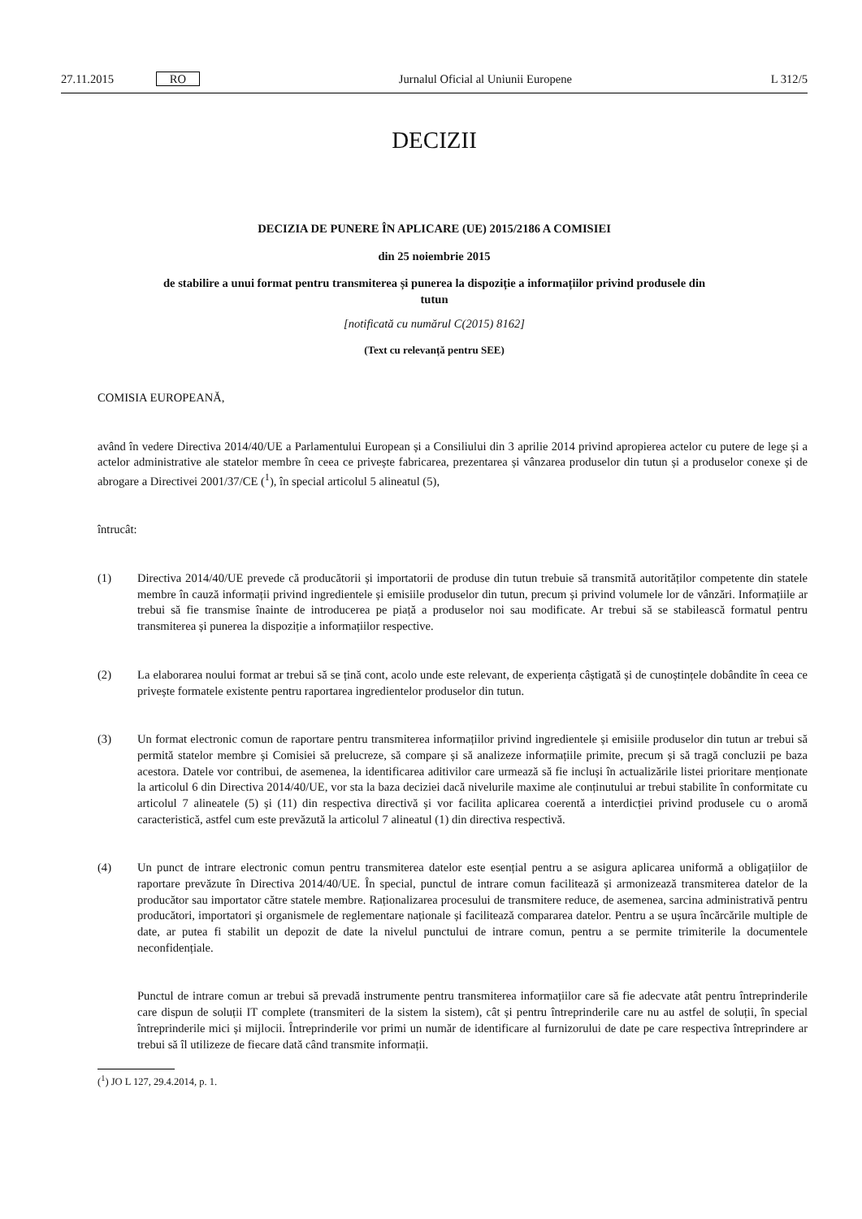27.11.2015 RO Jurnalul Oficial al Uniunii Europene L 312/5
DECIZII
DECIZIA DE PUNERE ÎN APLICARE (UE) 2015/2186 A COMISIEI
din 25 noiembrie 2015
de stabilire a unui format pentru transmiterea și punerea la dispoziție a informațiilor privind produsele din tutun
[notificată cu numărul C(2015) 8162]
(Text cu relevanță pentru SEE)
COMISIA EUROPEANĂ,
având în vedere Directiva 2014/40/UE a Parlamentului European și a Consiliului din 3 aprilie 2014 privind apropierea actelor cu putere de lege și a actelor administrative ale statelor membre în ceea ce privește fabricarea, prezentarea și vânzarea produselor din tutun și a produselor conexe și de abrogare a Directivei 2001/37/CE (<sup>1</sup>), în special articolul 5 alineatul (5),
întrucât:
(1) Directiva 2014/40/UE prevede că producătorii și importatorii de produse din tutun trebuie să transmită autorităților competente din statele membre în cauză informații privind ingredientele și emisiile produselor din tutun, precum și privind volumele lor de vânzări. Informațiile ar trebui să fie transmise înainte de introducerea pe piață a produselor noi sau modificate. Ar trebui să se stabilească formatul pentru transmiterea și punerea la dispoziție a informațiilor respective.
(2) La elaborarea noului format ar trebui să se țină cont, acolo unde este relevant, de experiența câștigată și de cunoștințele dobândite în ceea ce privește formatele existente pentru raportarea ingredientelor produselor din tutun.
(3) Un format electronic comun de raportare pentru transmiterea informațiilor privind ingredientele și emisiile produselor din tutun ar trebui să permită statelor membre și Comisiei să prelucreze, să compare și să analizeze informațiile primite, precum și să tragă concluzii pe baza acestora. Datele vor contribui, de asemenea, la identificarea aditivilor care urmează să fie incluși în actualizările listei prioritare menționate la articolul 6 din Directiva 2014/40/UE, vor sta la baza deciziei dacă nivelurile maxime ale conținutului ar trebui stabilite în conformitate cu articolul 7 alineatele (5) și (11) din respectiva directivă și vor facilita aplicarea coerentă a interdicției privind produsele cu o aromă caracteristică, astfel cum este prevăzută la articolul 7 alineatul (1) din directiva respectivă.
(4) Un punct de intrare electronic comun pentru transmiterea datelor este esențial pentru a se asigura aplicarea uniformă a obligațiilor de raportare prevăzute în Directiva 2014/40/UE. În special, punctul de intrare comun facilitează și armonizează transmiterea datelor de la producător sau importator către statele membre. Raționalizarea procesului de transmitere reduce, de asemenea, sarcina administrativă pentru producători, importatori și organismele de reglementare naționale și facilitează compararea datelor. Pentru a se ușura încărcările multiple de date, ar putea fi stabilit un depozit de date la nivelul punctului de intrare comun, pentru a se permite trimiterile la documentele neconfidențiale.
Punctul de intrare comun ar trebui să prevadă instrumente pentru transmiterea informațiilor care să fie adecvate atât pentru întreprinderile care dispun de soluții IT complete (transmiteri de la sistem la sistem), cât și pentru întreprinderile care nu au astfel de soluții, în special întreprinderile mici și mijlocii. Întreprinderile vor primi un număr de identificare al furnizorului de date pe care respectiva întreprindere ar trebui să îl utilizeze de fiecare dată când transmite informații.
(<sup>1</sup>) JO L 127, 29.4.2014, p. 1.